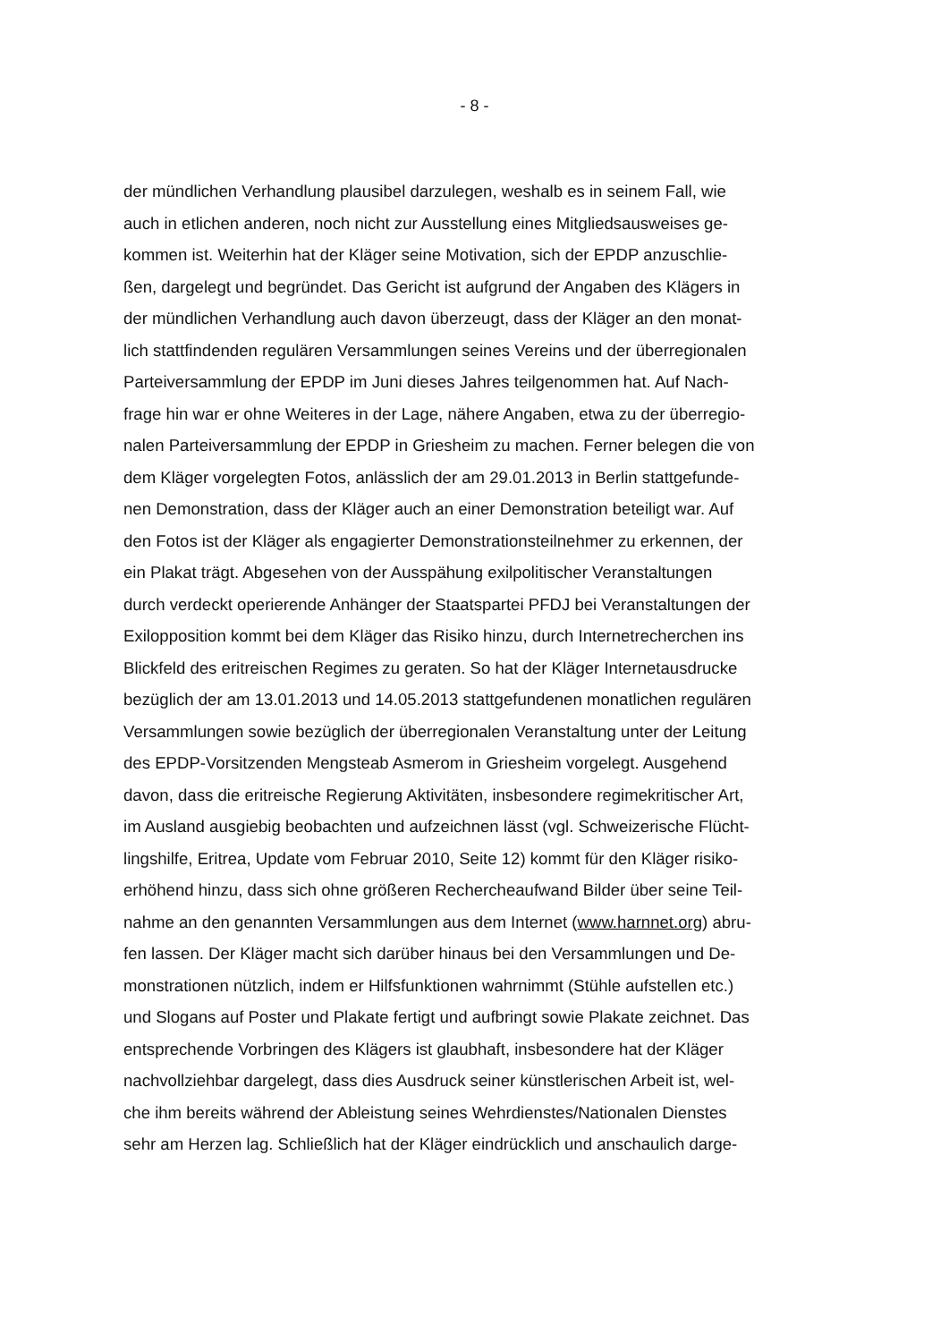- 8 -
der mündlichen Verhandlung plausibel darzulegen, weshalb es in seinem Fall, wie
auch in etlichen anderen, noch nicht zur Ausstellung eines Mitgliedsausweises ge-
kommen ist. Weiterhin hat der Kläger seine Motivation, sich der EPDP anzuschlie-
ßen, dargelegt und begründet. Das Gericht ist aufgrund der Angaben des Klägers in
der mündlichen Verhandlung auch davon überzeugt, dass der Kläger an den monat-
lich stattfindenden regulären Versammlungen seines Vereins und der überregionalen
Parteiversammlung der EPDP im Juni dieses Jahres teilgenommen hat. Auf Nach-
frage hin war er ohne Weiteres in der Lage, nähere Angaben, etwa zu der überregio-
nalen Parteiversammlung der EPDP in Griesheim zu machen. Ferner belegen die von
dem Kläger vorgelegten Fotos, anlässlich der am 29.01.2013 in Berlin stattgefunde-
nen Demonstration, dass der Kläger auch an einer Demonstration beteiligt war. Auf
den Fotos ist der Kläger als engagierter Demonstrationsteilnehmer zu erkennen, der
ein Plakat trägt. Abgesehen von der Ausspähung exilpolitischer Veranstaltungen
durch verdeckt operierende Anhänger der Staatspartei PFDJ bei Veranstaltungen der
Exilopposition kommt bei dem Kläger das Risiko hinzu, durch Internetrecherchen ins
Blickfeld des eritreischen Regimes zu geraten. So hat der Kläger Internetausdrucke
bezüglich der am 13.01.2013 und 14.05.2013 stattgefundenen monatlichen regulären
Versammlungen sowie bezüglich der überregionalen Veranstaltung unter der Leitung
des EPDP-Vorsitzenden Mengsteab Asmerom in Griesheim vorgelegt. Ausgehend
davon, dass die eritreische Regierung Aktivitäten, insbesondere regimekritischer Art,
im Ausland ausgiebig beobachten und aufzeichnen lässt (vgl. Schweizerische Flücht-
lingshilfe, Eritrea, Update vom Februar 2010, Seite 12) kommt für den Kläger risiko-
erhöhend hinzu, dass sich ohne größeren Rechercheaufwand Bilder über seine Teil-
nahme an den genannten Versammlungen aus dem Internet (www.harnnet.org) abru-
fen lassen. Der Kläger macht sich darüber hinaus bei den Versammlungen und De-
monstrationen nützlich, indem er Hilfsfunktionen wahrnimmt (Stühle aufstellen etc.)
und Slogans auf Poster und Plakate fertigt und aufbringt sowie Plakate zeichnet. Das
entsprechende Vorbringen des Klägers ist glaubhaft, insbesondere hat der Kläger
nachvollziehbar dargelegt, dass dies Ausdruck seiner künstlerischen Arbeit ist, wel-
che ihm bereits während der Ableistung seines Wehrdienstes/Nationalen Dienstes
sehr am Herzen lag. Schließlich hat der Kläger eindrücklich und anschaulich darge-